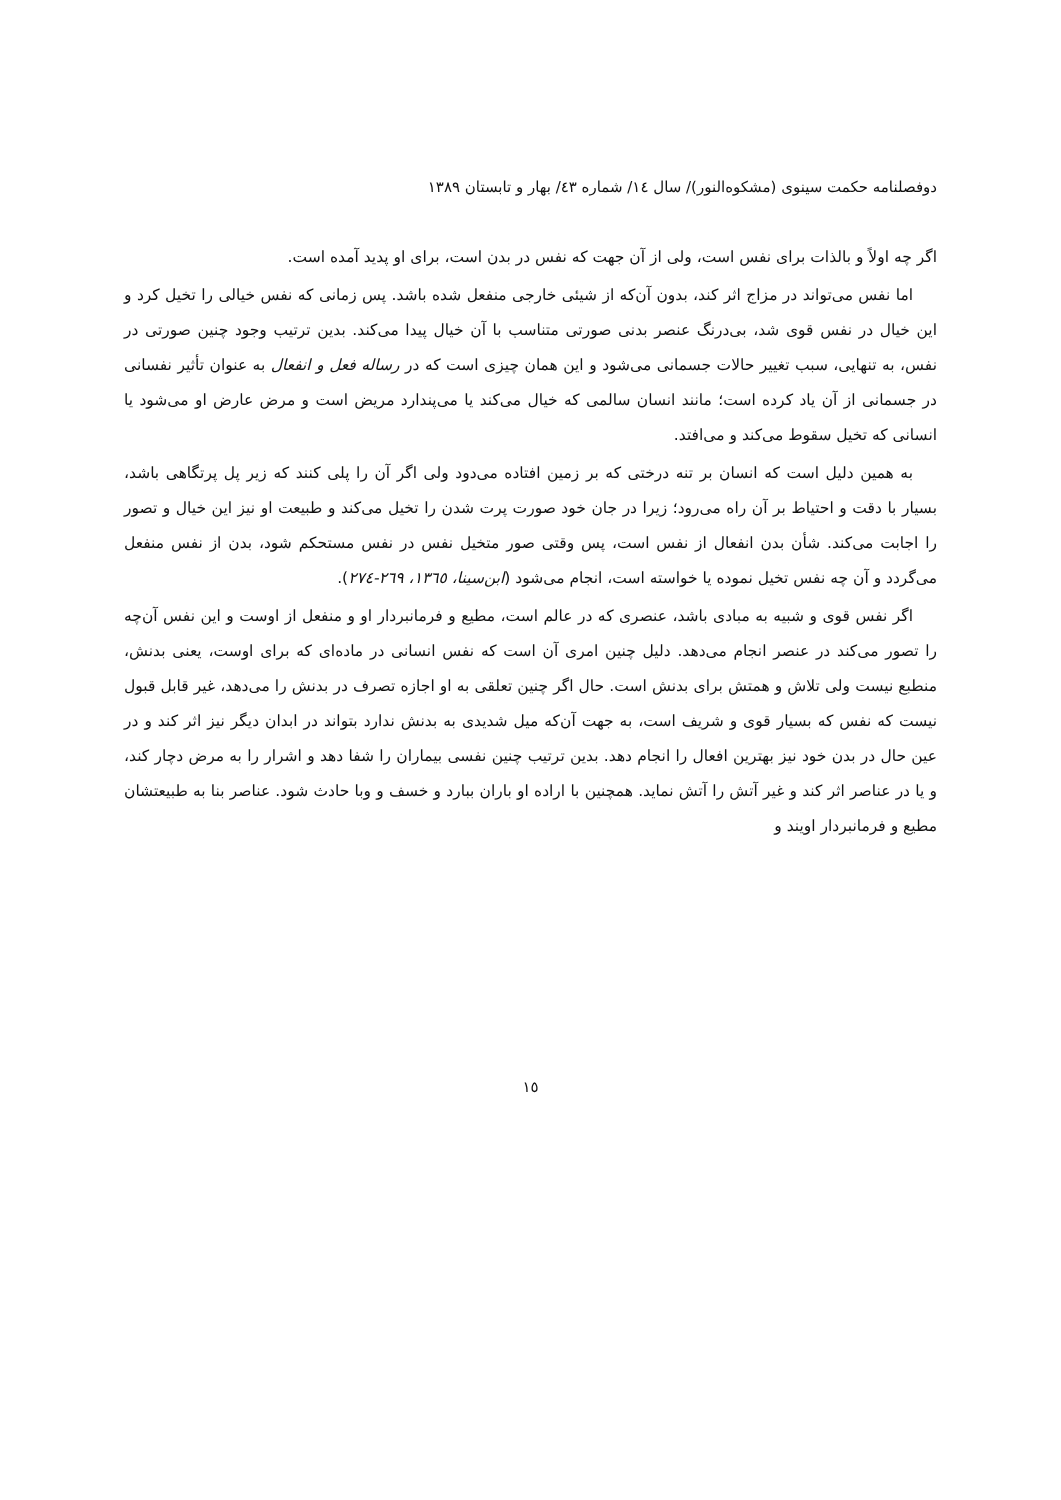دوفصلنامه حکمت سینوی (مشکوه‌النور)/ سال ١٤/ شماره ٤٣/ بهار و تابستان ١٣٨٩
اگر چه اولاً و بالذات برای نفس است، ولی از آن جهت که نفس در بدن است، برای او پدید آمده است.
اما نفس می‌تواند در مزاج اثر کند، بدون آن‌که از شیئی خارجی منفعل شده باشد. پس زمانی که نفس خیالی را تخیل کرد و این خیال در نفس قوی شد، بی‌درنگ عنصر بدنی صورتی متناسب با آن خیال پیدا می‌کند. بدین ترتیب وجود چنین صورتی در نفس، به تنهایی، سبب تغییر حالات جسمانی می‌شود و این همان چیزی است که در رساله فعل و انفعال به عنوان تأثیر نفسانی در جسمانی از آن یاد کرده است؛ مانند انسان سالمی که خیال می‌کند یا می‌پندارد مریض است و مرض عارض او می‌شود یا انسانی که تخیل سقوط می‌کند و می‌افتد.
به همین دلیل است که انسان بر تنه درختی که بر زمین افتاده می‌دود ولی اگر آن را پلی کنند که زیر پل پرتگاهی باشد، بسیار با دقت و احتیاط بر آن راه می‌رود؛ زیرا در جان خود صورت پرت شدن را تخیل می‌کند و طبیعت او نیز این خیال و تصور را اجابت می‌کند. شأن بدن انفعال از نفس است، پس وقتی صور متخیل نفس در نفس مستحکم شود، بدن از نفس منفعل می‌گردد و آن چه نفس تخیل نموده یا خواسته است، انجام می‌شود (ابن‌سینا، ١٣٦٥، ٢٦٩-٢٧٤).
اگر نفس قوی و شبیه به مبادی باشد، عنصری که در عالم است، مطیع و فرمانبردار او و منفعل از اوست و این نفس آن‌چه را تصور می‌کند در عنصر انجام می‌دهد. دلیل چنین امری آن است که نفس انسانی در ماده‌ای که برای اوست، یعنی بدنش، منطبع نیست ولی تلاش و همتش برای بدنش است. حال اگر چنین تعلقی به او اجازه تصرف در بدنش را می‌دهد، غیر قابل قبول نیست که نفس که بسیار قوی و شریف است، به جهت آن‌که میل شدیدی به بدنش ندارد بتواند در ابدان دیگر نیز اثر کند و در عین حال در بدن خود نیز بهترین افعال را انجام دهد. بدین ترتیب چنین نفسی بیماران را شفا دهد و اشرار را به مرض دچار کند، و یا در عناصر اثر کند و غیر آتش را آتش نماید. همچنین با اراده او باران ببارد و خسف و وبا حادث شود. عناصر بنا به طبیعتشان مطیع و فرمانبردار اویند و
١٥